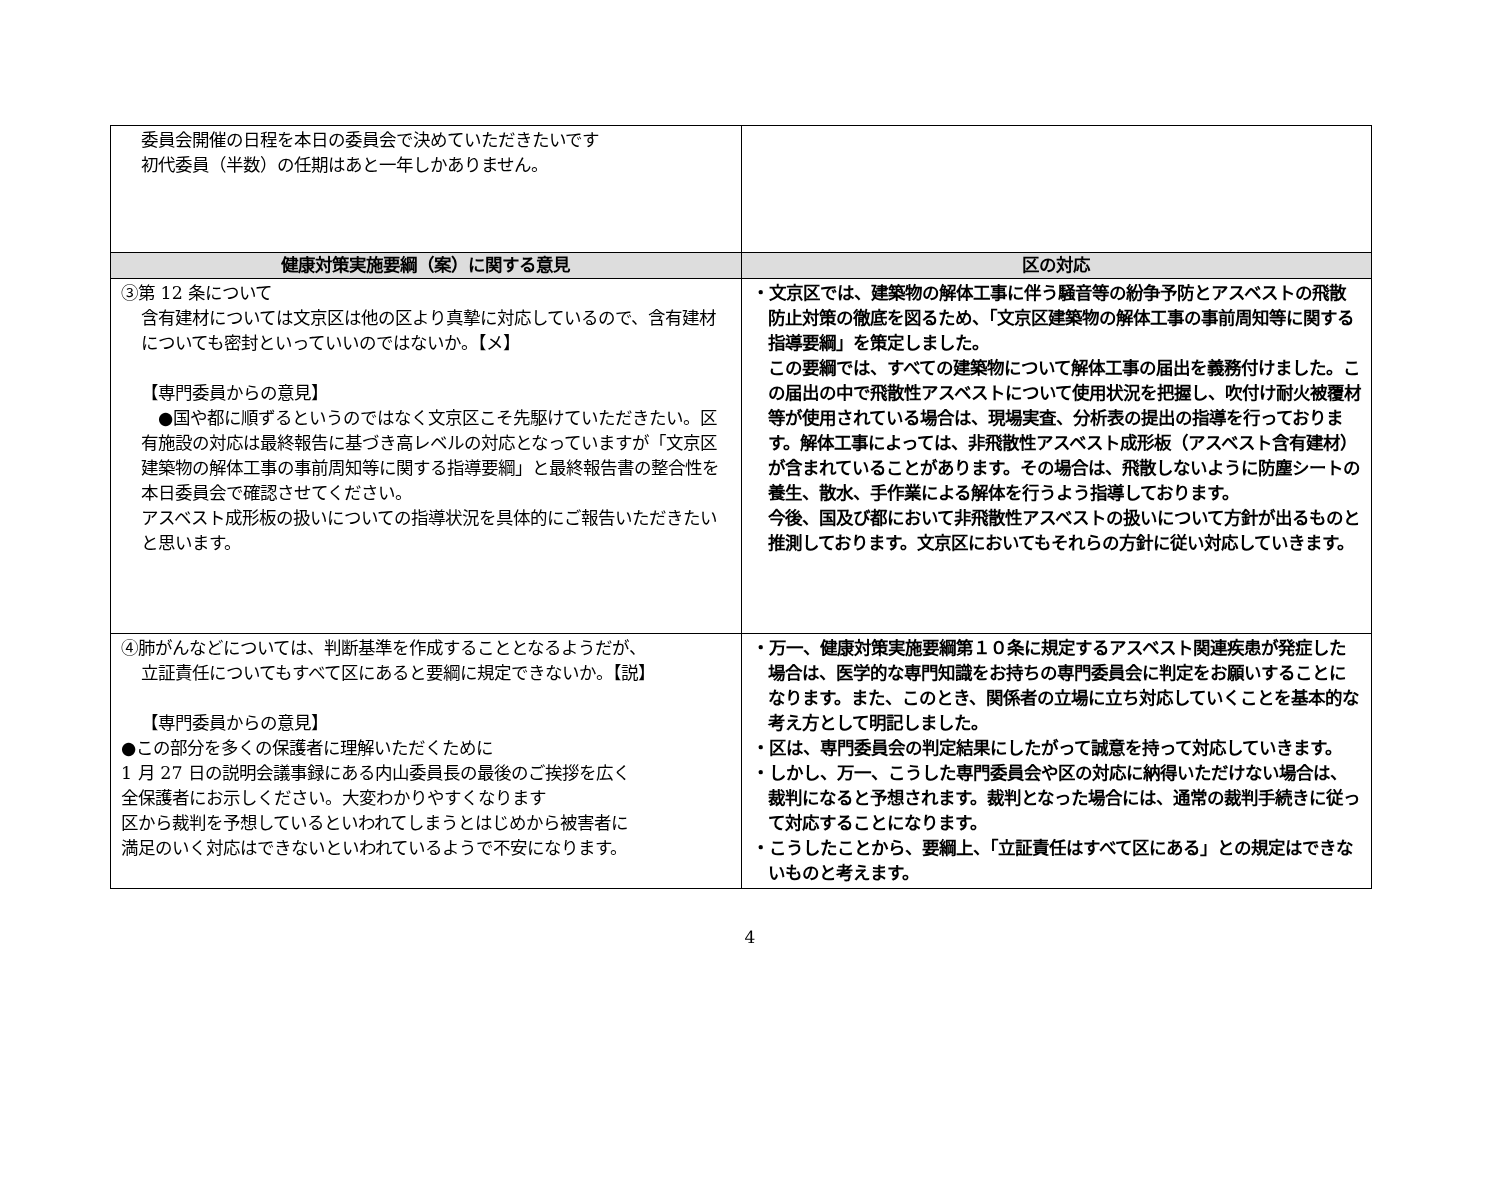| 委員会開催の日程を本日の委員会で決めていただきたいです 初代委員（半数）の任期はあと一年しかありません。 | |
| 健康対策実施要綱（案）に関する意見 | 区の対応 |
| ③第 12 条について 含有建材については文京区は他の区より真摯に対応しているので、含有建材についても密封といっていいのではないか。【メ】 【専門委員からの意見】 ●国や都に順ずるというのではなく文京区こそ先駆けていただきたい。区有施設の対応は最終報告に基づき高レベルの対応となっていますが「文京区建築物の解体工事の事前周知等に関する指導要綱」と最終報告書の整合性を本日委員会で確認させてください。 アスベスト成形板の扱いについての指導状況を具体的にご報告いただきたいと思います。 | ・文京区では、建築物の解体工事に伴う騒音等の紛争予防とアスベストの飛散防止対策の徹底を図るため、「文京区建築物の解体工事の事前周知等に関する指導要綱」を策定しました。 この要綱では、すべての建築物について解体工事の届出を義務付けました。この届出の中で飛散性アスベストについて使用状況を把握し、吹付け耐火被覆材等が使用されている場合は、現場実査、分析表の提出の指導を行っております。解体工事によっては、非飛散性アスベスト成形板（アスベスト含有建材）が含まれていることがあります。その場合は、飛散しないように防塵シートの養生、散水、手作業による解体を行うよう指導しております。 今後、国及び都において非飛散性アスベストの扱いについて方針が出るものと推測しております。文京区においてもそれらの方針に従い対応していきます。 |
| ④肺がんなどについては、判断基準を作成することとなるようだが、 立証責任についてもすべて区にあると要綱に規定できないか。【説】 【専門委員からの意見】 ●この部分を多くの保護者に理解いただくために 1 月 27 日の説明会議事録にある内山委員長の最後のご挨拶を広く 全保護者にお示しください。大変わかりやすくなります 区から裁判を予想しているといわれてしまうとはじめから被害者に 満足のいく対応はできないといわれているようで不安になります。 | ・万一、健康対策実施要綱第１０条に規定するアスベスト関連疾患が発症した場合は、医学的な専門知識をお持ちの専門委員会に判定をお願いすることになります。また、このとき、関係者の立場に立ち対応していくことを基本的な考え方として明記しました。 ・区は、専門委員会の判定結果にしたがって誠意を持って対応していきます。 ・しかし、万一、こうした専門委員会や区の対応に納得いただけない場合は、裁判になると予想されます。裁判となった場合には、通常の裁判手続きに従って対応することになります。 ・こうしたことから、要綱上、「立証責任はすべて区にある」との規定はできないものと考えます。 |
4